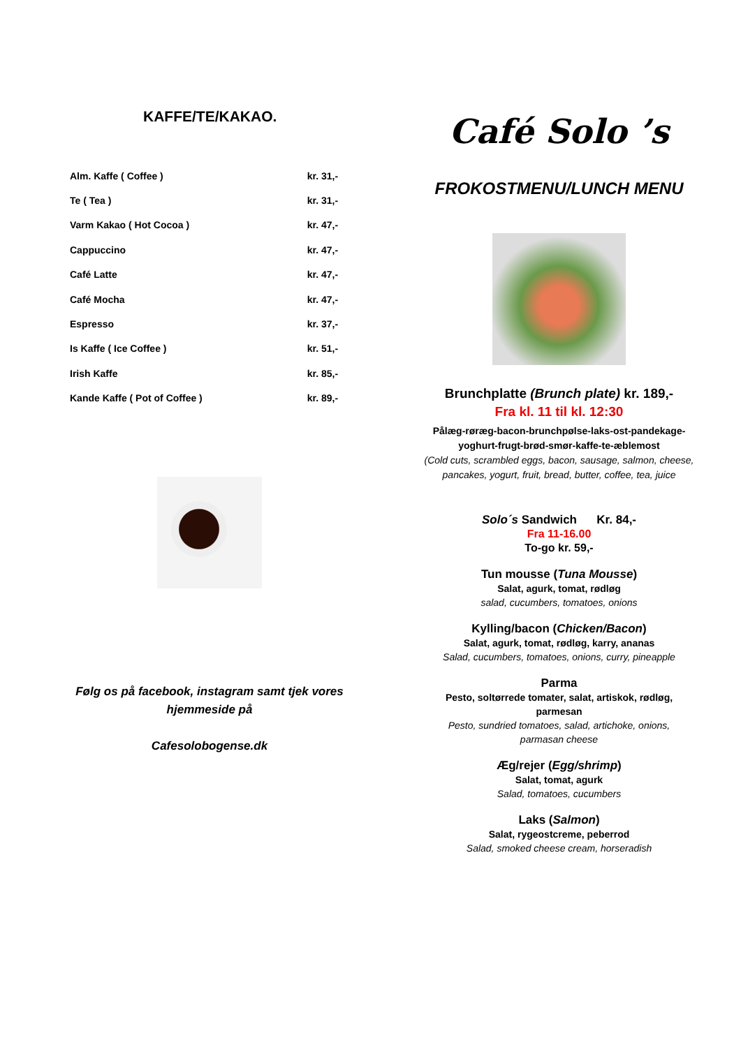KAFFE/TE/KAKAO.
| Alm. Kaffe ( Coffee ) | kr. 31,- |
| Te ( Tea ) | kr. 31,- |
| Varm Kakao ( Hot Cocoa ) | kr. 47,- |
| Cappuccino | kr. 47,- |
| Café Latte | kr. 47,- |
| Café Mocha | kr. 47,- |
| Espresso | kr. 37,- |
| Is Kaffe ( Ice Coffee ) | kr. 51,- |
| Irish Kaffe | kr. 85,- |
| Kande Kaffe ( Pot of Coffee ) | kr. 89,- |
Følg os på facebook, instagram samt tjek vores hjemmeside på
Cafesolobogense.dk
Café Solo ’s
FROKOSTMENU/LUNCH MENU
Brunchplatte (Brunch plate) kr. 189,-
Fra kl. 11 til kl. 12:30
Pålæg-røræg-bacon-brunchpølse-laks-ost-pandekage-
yoghurt-frugt-brød-smør-kaffe-te-æblemost
(Cold cuts, scrambled eggs, bacon, sausage, salmon, cheese,
pancakes, yogurt, fruit, bread, butter, coffee, tea, juice
Solo´s Sandwich Kr. 84,-
Fra 11-16.00
To-go kr. 59,-
Tun mousse (Tuna Mousse)
Salat, agurk, tomat, rødløg
salad, cucumbers, tomatoes, onions
Kylling/bacon (Chicken/Bacon)
Salat, agurk, tomat, rødløg, karry, ananas
Salad, cucumbers, tomatoes, onions, curry, pineapple
Parma
Pesto, soltørrede tomater, salat, artiskok, rødløg,
parmesan
Pesto, sundried tomatoes, salad, artichoke, onions,
parmasan cheese
Æg/rejer (Egg/shrimp)
Salat, tomat, agurk
Salad, tomatoes, cucumbers
Laks (Salmon)
Salat, rygeostcreme, peberrod
Salad, smoked cheese cream, horseradish